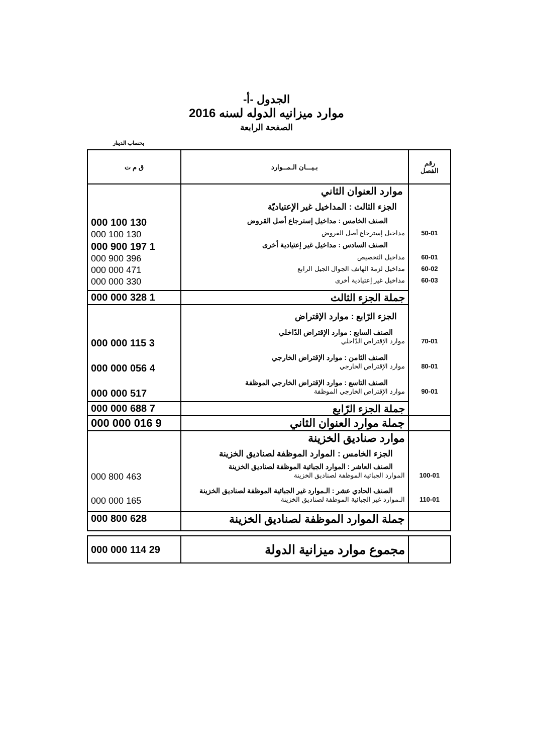الجدول -أ-
موارد ميزانيه الدوله لسنه 2016
الصفحة الرابعة
بحساب الدينار
| رقم الفصل | بـيـــان الـمــوارد | ق م ت |
| | موارد العنوان الثاني | |
| | الجزء الثالث : المداخيل غير الإعتياديّة | |
| | الصنف الخامس : مداخيل إسترجاع أصل القروض | 130 100 000 |
| 50-01 | مداخيل إسترجاع أصل القروض | 130 100 000 |
| | الصنف السادس : مداخيل غير إعتيادية أخرى | 1 197 900 000 |
| 60-01 | مداخيل التخصيص | 396 900 000 |
| 60-02 | مداخيل لزمة الهاتف الجوال الجيل الرابع | 471 000 000 |
| 60-03 | مداخيل غير إعتيادية أخرى | 330 000 000 |
| | جملة الجزء الثالث | 1 328 000 000 |
| | الجزء الرّابع : موارد الإقتراض | |
| | الصنف السابع : موارد الإقتراض الدّاخلي | |
| 70-01 | موارد الإقتراض الدّاخلي | 3 115 000 000 |
| | الصنف الثامن : موارد الإقتراض الخارجي | |
| 80-01 | موارد الإقتراض الخارجي | 4 056 000 000 |
| | الصنف التاسع : موارد الإقتراض الخارجي الموظفة | |
| 90-01 | موارد الإقتراض الخارجي الموظفة | 517 000 000 |
| | جملة الجزء الرّابع | 7 688 000 000 |
| | جملة موارد العنوان الثاني | 9 016 000 000 |
| | موارد صناديق الخزينة | |
| | الجزء الخامس : الموارد الموظفة لصناديق الخزينة | |
| | الصنف العاشر : الموارد الجبائية الموظفة لصناديق الخزينة | |
| 100-01 | الموارد الجبائية الموظفة لصناديق الخزينة | 463 800 000 |
| | الصنف الحادي عشر : الـموارد غير الجبائية الموظفة لصناديق الخزينة | |
| 110-01 | الـموارد غير الجبائية الموظفة لصناديق الخزينة | 165 000 000 |
| | جملة الموارد الموظفة لصناديق الخزينة | 628 800 000 |
| | مجموع موارد ميزانية الدولة | 29 114 000 000 |